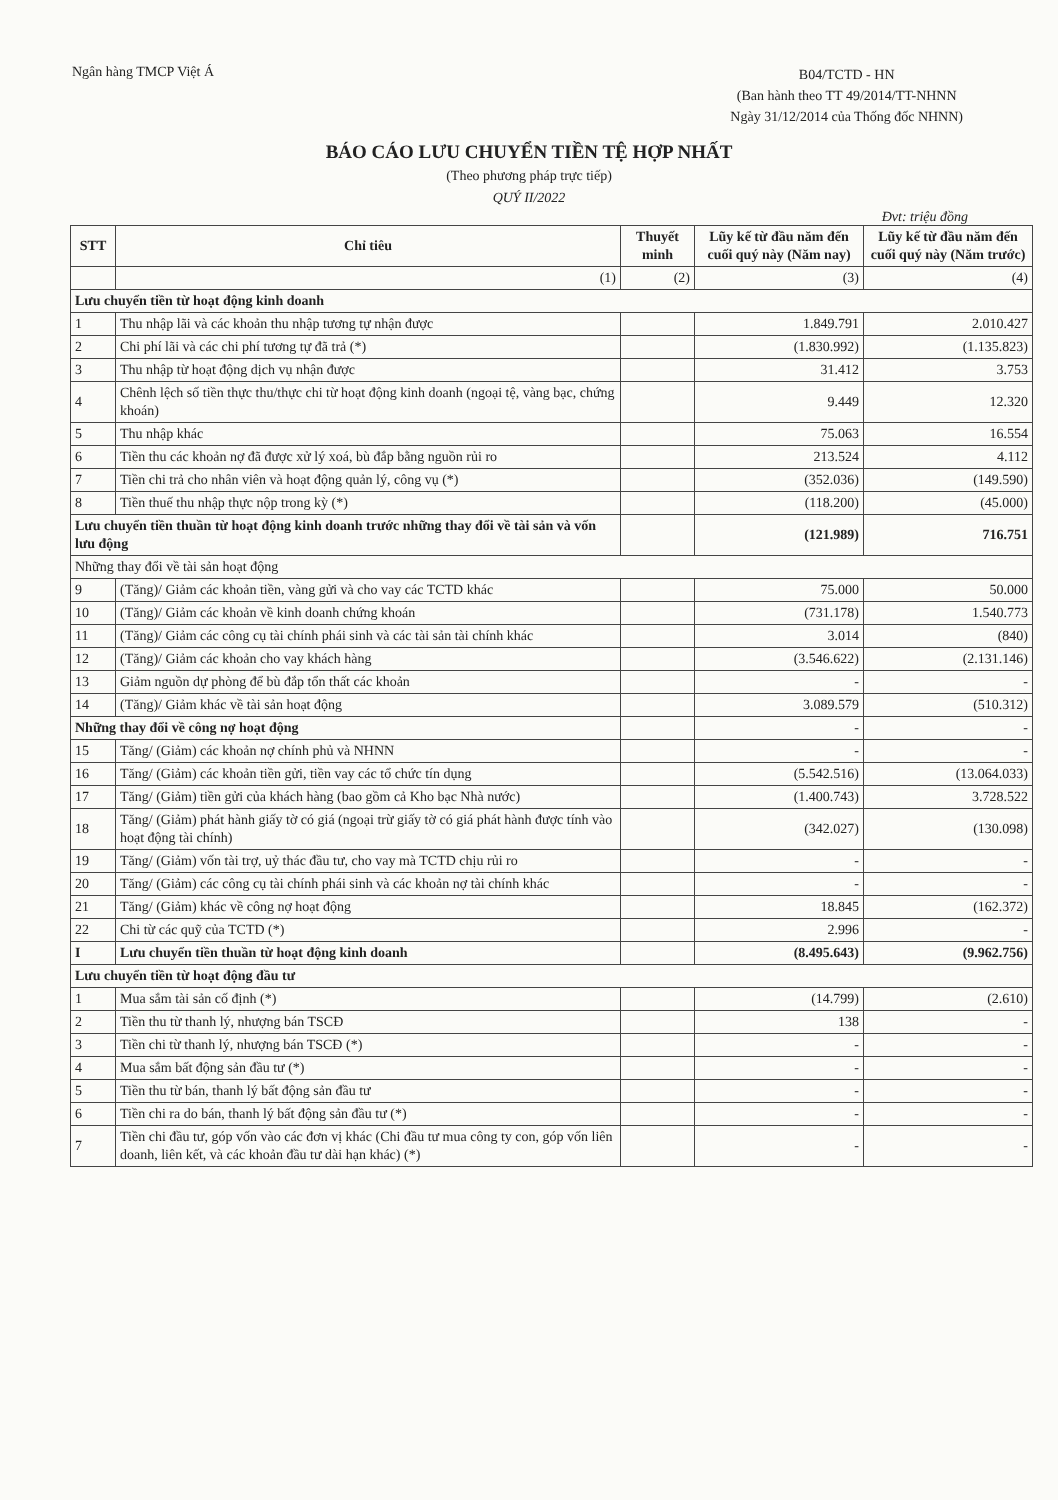Ngân hàng TMCP Việt Á
B04/TCTD - HN
(Ban hành theo TT 49/2014/TT-NHNN
Ngày 31/12/2014 của Thống đốc NHNN)
BÁO CÁO LƯU CHUYỂN TIỀN TỆ HỢP NHẤT
(Theo phương pháp trực tiếp)
QUÝ II/2022
Đvt: triệu đồng
| STT | Chỉ tiêu | Thuyết minh | Lũy kế từ đầu năm đến cuối quý này (Năm nay) | Lũy kế từ đầu năm đến cuối quý này (Năm trước) |
| --- | --- | --- | --- | --- |
| | (1) | (2) | (3) | (4) |
| Lưu chuyển tiền từ hoạt động kinh doanh | | | | |
| 1 | Thu nhập lãi và các khoản thu nhập tương tự nhận được | | 1.849.791 | 2.010.427 |
| 2 | Chi phí lãi và các chi phí tương tự đã trả (*) | | (1.830.992) | (1.135.823) |
| 3 | Thu nhập từ hoạt động dịch vụ nhận được | | 31.412 | 3.753 |
| 4 | Chênh lệch số tiền thực thu/thực chi từ hoạt động kinh doanh (ngoại tệ, vàng bạc, chứng khoán) | | 9.449 | 12.320 |
| 5 | Thu nhập khác | | 75.063 | 16.554 |
| 6 | Tiền thu các khoản nợ đã được xử lý xoá, bù đắp bằng nguồn rủi ro | | 213.524 | 4.112 |
| 7 | Tiền chi trả cho nhân viên và hoạt động quản lý, công vụ (*) | | (352.036) | (149.590) |
| 8 | Tiền thuế thu nhập thực nộp trong kỳ (*) | | (118.200) | (45.000) |
| Lưu chuyển tiền thuần từ hoạt động kinh doanh trước những thay đổi về tài sản và vốn lưu động | | | (121.989) | 716.751 |
| Những thay đổi về tài sản hoạt động | | | | |
| 9 | (Tăng)/ Giảm các khoản tiền, vàng gửi và cho vay các TCTD khác | | 75.000 | 50.000 |
| 10 | (Tăng)/ Giảm các khoản về kinh doanh chứng khoán | | (731.178) | 1.540.773 |
| 11 | (Tăng)/ Giảm các công cụ tài chính phái sinh và các tài sản tài chính khác | | 3.014 | (840) |
| 12 | (Tăng)/ Giảm các khoản cho vay khách hàng | | (3.546.622) | (2.131.146) |
| 13 | Giảm nguồn dự phòng để bù đắp tổn thất các khoản | | - | - |
| 14 | (Tăng)/ Giảm khác về tài sản hoạt động | | 3.089.579 | (510.312) |
| Những thay đổi về công nợ hoạt động | | | - | - |
| 15 | Tăng/ (Giảm) các khoản nợ chính phủ và NHNN | | - | - |
| 16 | Tăng/ (Giảm) các khoản tiền gửi, tiền vay các tổ chức tín dụng | | (5.542.516) | (13.064.033) |
| 17 | Tăng/ (Giảm) tiền gửi của khách hàng (bao gồm cả Kho bạc Nhà nước) | | (1.400.743) | 3.728.522 |
| 18 | Tăng/ (Giảm) phát hành giấy tờ có giá (ngoại trừ giấy tờ có giá phát hành được tính vào hoạt động tài chính) | | (342.027) | (130.098) |
| 19 | Tăng/ (Giảm) vốn tài trợ, uỷ thác đầu tư, cho vay mà TCTD chịu rủi ro | | - | - |
| 20 | Tăng/ (Giảm) các công cụ tài chính phái sinh và các khoản nợ tài chính khác | | - | - |
| 21 | Tăng/ (Giảm) khác về công nợ hoạt động | | 18.845 | (162.372) |
| 22 | Chi từ các quỹ của TCTD (*) | | 2.996 | - |
| I | Lưu chuyển tiền thuần từ hoạt động kinh doanh | | (8.495.643) | (9.962.756) |
| Lưu chuyển tiền từ hoạt động đầu tư | | | | |
| 1 | Mua sắm tài sản cố định (*) | | (14.799) | (2.610) |
| 2 | Tiền thu từ thanh lý, nhượng bán TSCĐ | | 138 | - |
| 3 | Tiền chi từ thanh lý, nhượng bán TSCĐ (*) | | - | - |
| 4 | Mua sắm bất động sản đầu tư (*) | | - | - |
| 5 | Tiền thu từ bán, thanh lý bất động sản đầu tư | | - | - |
| 6 | Tiền chi ra do bán, thanh lý bất động sản đầu tư (*) | | - | - |
| 7 | Tiền chi đầu tư, góp vốn vào các đơn vị khác (Chi đầu tư mua công ty con, góp vốn liên doanh, liên kết, và các khoản đầu tư dài hạn khác) (*) | | - | - |